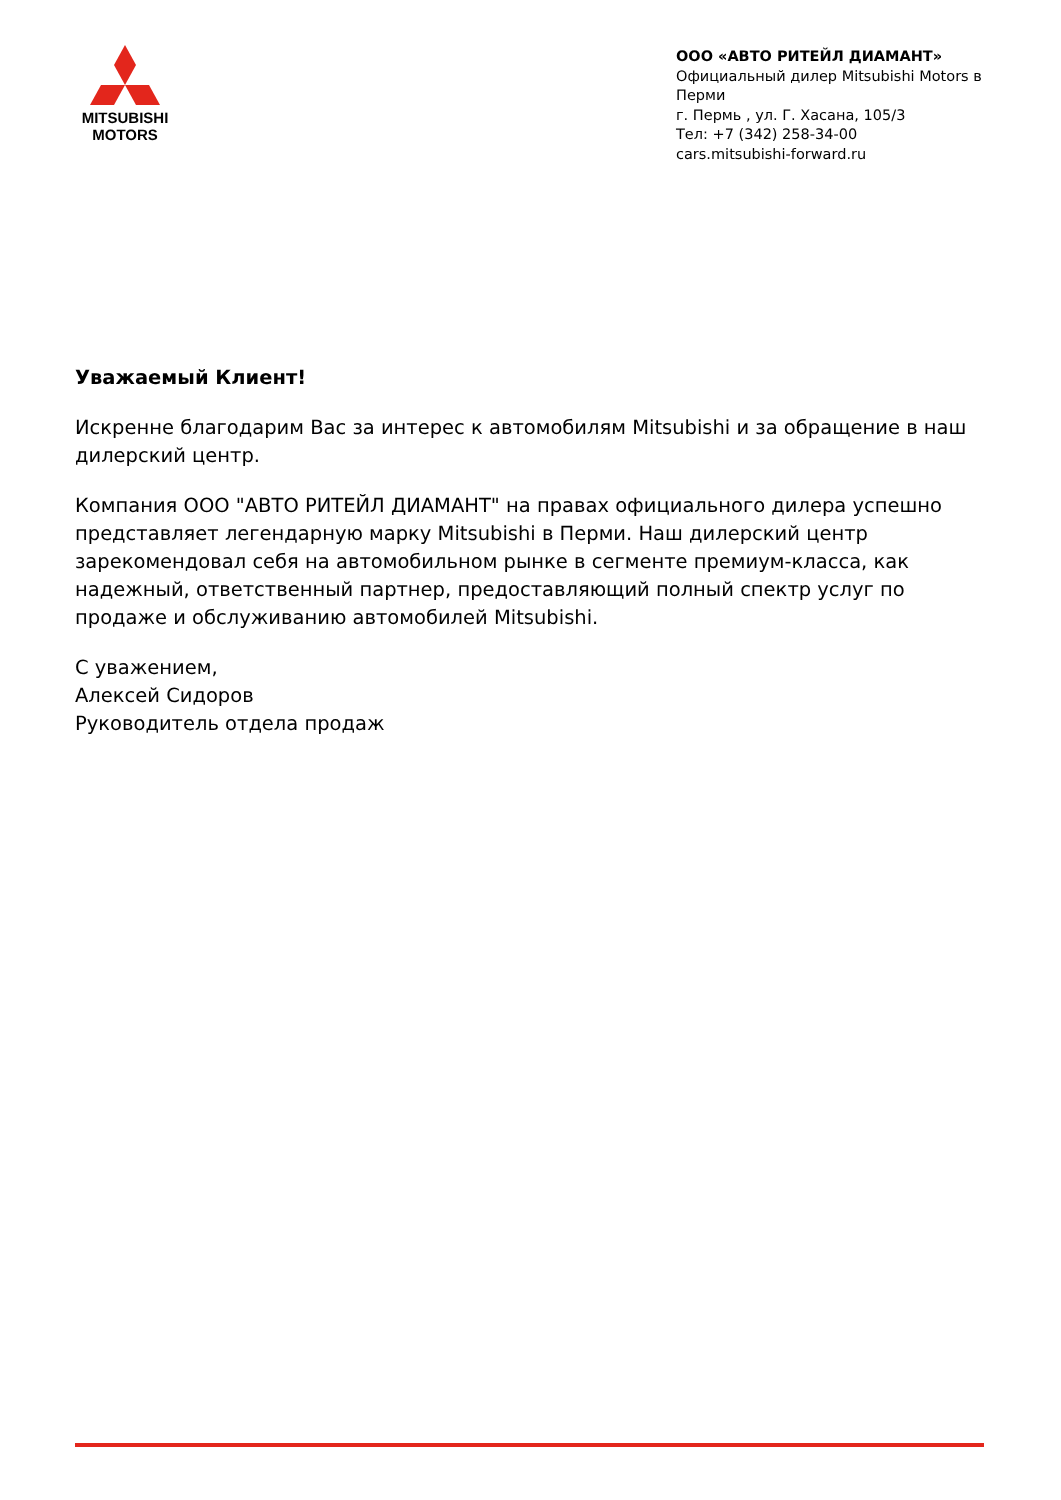MITSUBISHI
MOTORS
ООО «АВТО РИТЕЙЛ ДИАМАНТ»
Официальный дилер Mitsubishi Motors в Перми
г. Пермь , ул. Г. Хасана, 105/3
Тел: +7 (342) 258-34-00
cars.mitsubishi-forward.ru
Уважаемый Клиент!
Искренне благодарим Вас за интерес к автомобилям Mitsubishi и за обращение в наш дилерский центр.
Компания ООО "АВТО РИТЕЙЛ ДИАМАНТ" на правах официального дилера успешно представляет легендарную марку Mitsubishi в Перми. Наш дилерский центр зарекомендовал себя на автомобильном рынке в сегменте премиум-класса, как надежный, ответственный партнер, предоставляющий полный спектр услуг по продаже и обслуживанию автомобилей Mitsubishi.
С уважением,
Алексей Сидоров
Руководитель отдела продаж